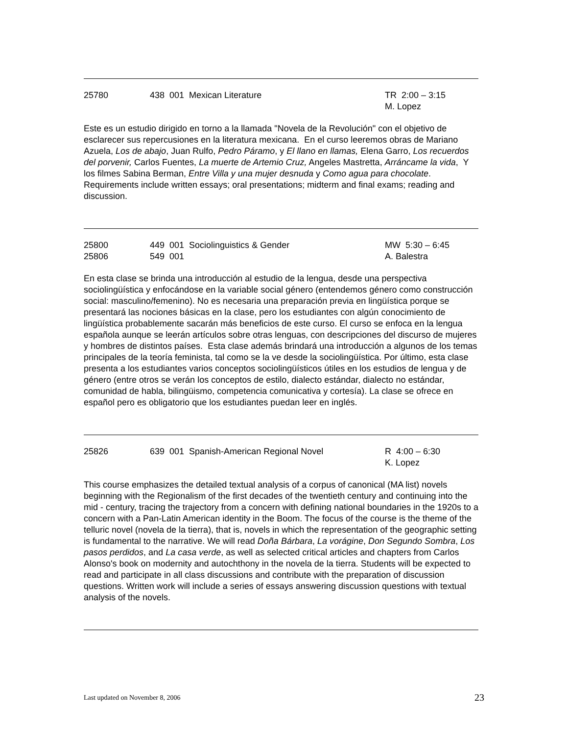25780 438 001 Mexican Literature TR 2:00 – 3:15
M. Lopez
Este es un estudio dirigido en torno a la llamada "Novela de la Revolución" con el objetivo de esclarecer sus repercusiones en la literatura mexicana. En el curso leeremos obras de Mariano Azuela, Los de abajo, Juan Rulfo, Pedro Páramo, y El llano en llamas, Elena Garro, Los recuerdos del porvenir, Carlos Fuentes, La muerte de Artemio Cruz, Angeles Mastretta, Arráncame la vida, Y los filmes Sabina Berman, Entre Villa y una mujer desnuda y Como agua para chocolate. Requirements include written essays; oral presentations; midterm and final exams; reading and discussion.
25800
25806
449 001 Sociolinguistics & Gender
549 001
MW 5:30 – 6:45
A. Balestra
En esta clase se brinda una introducción al estudio de la lengua, desde una perspectiva sociolingüística y enfocándose en la variable social género (entendemos género como construcción social: masculino/femenino). No es necesaria una preparación previa en lingüística porque se presentará las nociones básicas en la clase, pero los estudiantes con algún conocimiento de lingüística probablemente sacarán más beneficios de este curso. El curso se enfoca en la lengua española aunque se leerán artículos sobre otras lenguas, con descripciones del discurso de mujeres y hombres de distintos países. Esta clase además brindará una introducción a algunos de los temas principales de la teoría feminista, tal como se la ve desde la sociolingüística. Por último, esta clase presenta a los estudiantes varios conceptos sociolingüísticos útiles en los estudios de lengua y de género (entre otros se verán los conceptos de estilo, dialecto estándar, dialecto no estándar, comunidad de habla, bilingüismo, competencia comunicativa y cortesía). La clase se ofrece en español pero es obligatorio que los estudiantes puedan leer en inglés.
25826 639 001 Spanish-American Regional Novel R 4:00 – 6:30
K. Lopez
This course emphasizes the detailed textual analysis of a corpus of canonical (MA list) novels beginning with the Regionalism of the first decades of the twentieth century and continuing into the mid - century, tracing the trajectory from a concern with defining national boundaries in the 1920s to a concern with a Pan-Latin American identity in the Boom. The focus of the course is the theme of the telluric novel (novela de la tierra), that is, novels in which the representation of the geographic setting is fundamental to the narrative. We will read Doña Bárbara, La vorágine, Don Segundo Sombra, Los pasos perdidos, and La casa verde, as well as selected critical articles and chapters from Carlos Alonso's book on modernity and autochthony in the novela de la tierra. Students will be expected to read and participate in all class discussions and contribute with the preparation of discussion questions. Written work will include a series of essays answering discussion questions with textual analysis of the novels.
Last updated on November 8, 2006 23